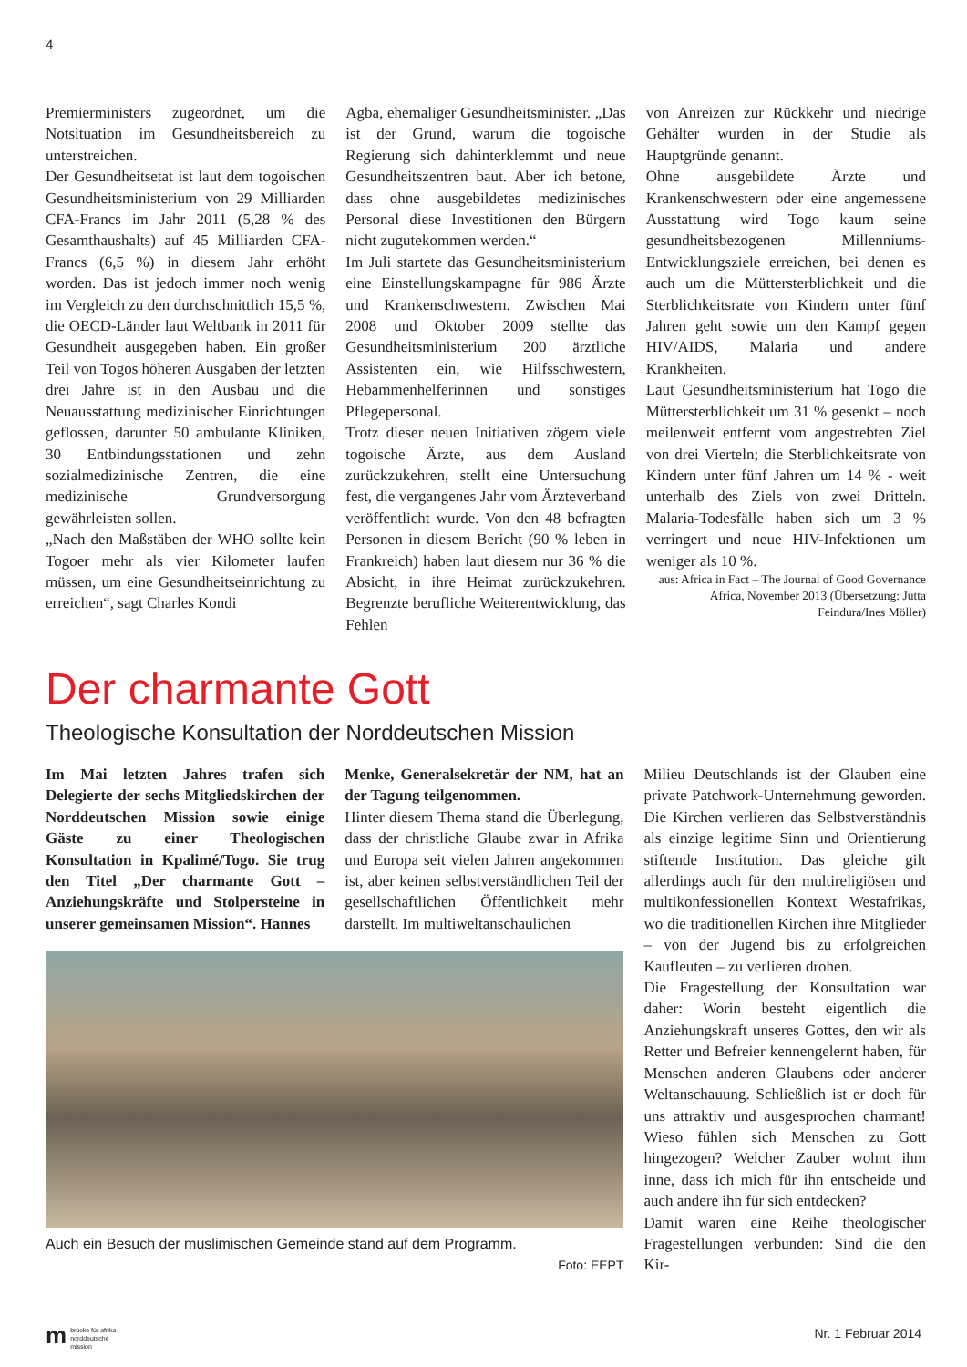4
Premierministers zugeordnet, um die Notsituation im Gesundheitsbereich zu unterstreichen.
Der Gesundheitsetat ist laut dem togoischen Gesundheitsministerium von 29 Milliarden CFA-Francs im Jahr 2011 (5,28 % des Gesamthaushalts) auf 45 Milliarden CFA-Francs (6,5 %) in diesem Jahr erhöht worden. Das ist jedoch immer noch wenig im Vergleich zu den durchschnittlich 15,5 %, die OECD-Länder laut Weltbank in 2011 für Gesundheit ausgegeben haben. Ein großer Teil von Togos höheren Ausgaben der letzten drei Jahre ist in den Ausbau und die Neuausstattung medizinischer Einrichtungen geflossen, darunter 50 ambulante Kliniken, 30 Entbindungsstationen und zehn sozialmedizinische Zentren, die eine medizinische Grundversorgung gewährleisten sollen.
„Nach den Maßstäben der WHO sollte kein Togoer mehr als vier Kilometer laufen müssen, um eine Gesundheitseinrichtung zu erreichen“, sagt Charles Kondi
Agba, ehemaliger Gesundheitsminister. „Das ist der Grund, warum die togoische Regierung sich dahinterklemmt und neue Gesundheitszentren baut. Aber ich betone, dass ohne ausgebildetes medizinisches Personal diese Investitionen den Bürgern nicht zugutekommen werden.“
Im Juli startete das Gesundheitsministerium eine Einstellungskampagne für 986 Ärzte und Krankenschwestern. Zwischen Mai 2008 und Oktober 2009 stellte das Gesundheitsministerium 200 ärztliche Assistenten ein, wie Hilfsschwestern, Hebammenhelferinnen und sonstiges Pflegepersonal.
Trotz dieser neuen Initiativen zögern viele togoische Ärzte, aus dem Ausland zurückzukehren, stellt eine Untersuchung fest, die vergangenes Jahr vom Ärzteverband veröffentlicht wurde. Von den 48 befragten Personen in diesem Bericht (90 % leben in Frankreich) haben laut diesem nur 36 % die Absicht, in ihre Heimat zurückzukehren. Begrenzte berufliche Weiterentwicklung, das Fehlen
von Anreizen zur Rückkehr und niedrige Gehälter wurden in der Studie als Hauptgründe genannt.
Ohne ausgebildete Ärzte und Krankenschwestern oder eine angemessene Ausstattung wird Togo kaum seine gesundheitsbezogenen Millenniums-Entwicklungsziele erreichen, bei denen es auch um die Müttersterblichkeit und die Sterblichkeitsrate von Kindern unter fünf Jahren geht sowie um den Kampf gegen HIV/AIDS, Malaria und andere Krankheiten.
Laut Gesundheitsministerium hat Togo die Müttersterblichkeit um 31 % gesenkt – noch meilenweit entfernt vom angestrebten Ziel von drei Vierteln; die Sterblichkeitsrate von Kindern unter fünf Jahren um 14 % - weit unterhalb des Ziels von zwei Dritteln. Malaria-Todesfälle haben sich um 3 % verringert und neue HIV-Infektionen um weniger als 10 %.
aus: Africa in Fact – The Journal of Good Governance Africa, November 2013 (Übersetzung: Jutta Feindura/Ines Möller)
Der charmante Gott
Theologische Konsultation der Norddeutschen Mission
Im Mai letzten Jahres trafen sich Delegierte der sechs Mitgliedskirchen der Norddeutschen Mission sowie einige Gäste zu einer Theologischen Konsultation in Kpalimé/Togo. Sie trug den Titel „Der charmante Gott – Anziehungskräfte und Stolpersteine in unserer gemeinsamen Mission“. Hannes
Menke, Generalsekretär der NM, hat an der Tagung teilgenommen.
Hinter diesem Thema stand die Überlegung, dass der christliche Glaube zwar in Afrika und Europa seit vielen Jahren angekommen ist, aber keinen selbstverständlichen Teil der gesellschaftlichen Öffentlichkeit mehr darstellt. Im multiweltanschaulichen
Auch ein Besuch der muslimischen Gemeinde stand auf dem Programm.
Foto: EEPT
Milieu Deutschlands ist der Glauben eine private Patchwork-Unternehmung geworden. Die Kirchen verlieren das Selbstverständnis als einzige legitime Sinn und Orientierung stiftende Institution. Das gleiche gilt allerdings auch für den multireligiösen und multikonfessionellen Kontext Westafrikas, wo die traditionellen Kirchen ihre Mitglieder – von der Jugend bis zu erfolgreichen Kaufleuten – zu verlieren drohen.
Die Fragestellung der Konsultation war daher: Worin besteht eigentlich die Anziehungskraft unseres Gottes, den wir als Retter und Befreier kennengelernt haben, für Menschen anderen Glaubens oder anderer Weltanschauung. Schließlich ist er doch für uns attraktiv und ausgesprochen charmant! Wieso fühlen sich Menschen zu Gott hingezogen? Welcher Zauber wohnt ihm inne, dass ich mich für ihn entscheide und auch andere ihn für sich entdecken?
Damit waren eine Reihe theologischer Fragestellungen verbunden: Sind die den Kir-
mbrücke für afrika
norddeutsche mission
Nr. 1 Februar 2014